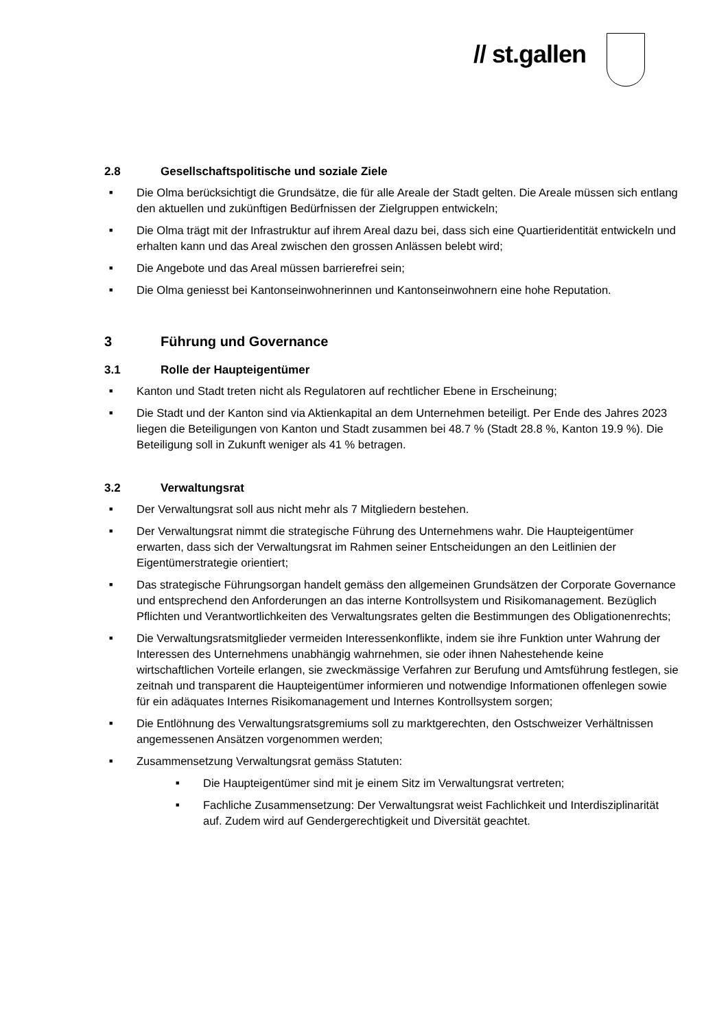// st.gallen
2.8 Gesellschaftspolitische und soziale Ziele
■ Die Olma berücksichtigt die Grundsätze, die für alle Areale der Stadt gelten. Die Areale müssen sich entlang den aktuellen und zukünftigen Bedürfnissen der Zielgruppen entwickeln;
■ Die Olma trägt mit der Infrastruktur auf ihrem Areal dazu bei, dass sich eine Quartieridentität entwickeln und erhalten kann und das Areal zwischen den grossen Anlässen belebt wird;
■ Die Angebote und das Areal müssen barrierefrei sein;
■ Die Olma geniesst bei Kantonseinwohnerinnen und Kantonseinwohnern eine hohe Reputation.
3 Führung und Governance
3.1 Rolle der Haupteigentümer
■ Kanton und Stadt treten nicht als Regulatoren auf rechtlicher Ebene in Erscheinung;
■ Die Stadt und der Kanton sind via Aktienkapital an dem Unternehmen beteiligt. Per Ende des Jahres 2023 liegen die Beteiligungen von Kanton und Stadt zusammen bei 48.7 % (Stadt 28.8 %, Kanton 19.9 %). Die Beteiligung soll in Zukunft weniger als 41 % betragen.
3.2 Verwaltungsrat
■ Der Verwaltungsrat soll aus nicht mehr als 7 Mitgliedern bestehen.
■ Der Verwaltungsrat nimmt die strategische Führung des Unternehmens wahr. Die Haupteigentümer erwarten, dass sich der Verwaltungsrat im Rahmen seiner Entscheidungen an den Leitlinien der Eigentümerstrategie orientiert;
■ Das strategische Führungsorgan handelt gemäss den allgemeinen Grundsätzen der Corporate Governance und entsprechend den Anforderungen an das interne Kontrollsystem und Risikomanagement. Bezüglich Pflichten und Verantwortlichkeiten des Verwaltungsrates gelten die Bestimmungen des Obligationenrechts;
■ Die Verwaltungsratsmitglieder vermeiden Interessenkonflikte, indem sie ihre Funktion unter Wahrung der Interessen des Unternehmens unabhängig wahrnehmen, sie oder ihnen Nahestehende keine wirtschaftlichen Vorteile erlangen, sie zweckmässige Verfahren zur Berufung und Amtsführung festlegen, sie zeitnah und transparent die Haupteigentümer informieren und notwendige Informationen offenlegen sowie für ein adäquates Internes Risikomanagement und Internes Kontrollsystem sorgen;
■ Die Entlöhnung des Verwaltungsratsgremiums soll zu marktgerechten, den Ostschweizer Verhältnissen angemessenen Ansätzen vorgenommen werden;
■
Zusammensetzung Verwaltungsrat gemäss Statuten:
■ Die Haupteigentümer sind mit je einem Sitz im Verwaltungsrat vertreten;
■ Fachliche Zusammensetzung: Der Verwaltungsrat weist Fachlichkeit und Interdisziplinarität auf. Zudem wird auf Gendergerechtigkeit und Diversität geachtet.